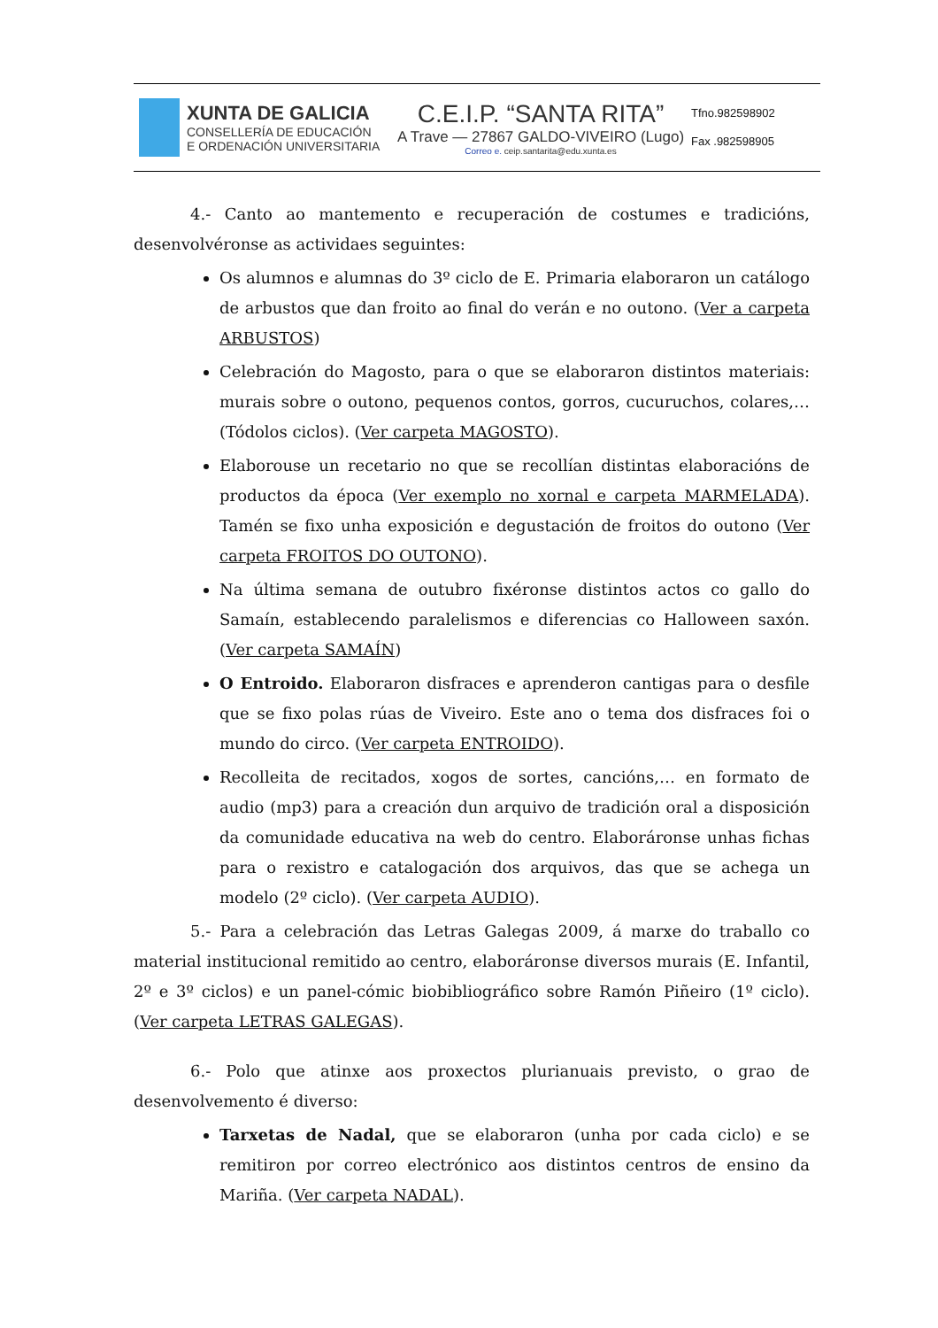XUNTA DE GALICIA
CONSELLERÍA DE EDUCACIÓN
E ORDENACIÓN UNIVERSITARIA
C.E.I.P. “SANTA RITA”
A Trave — 27867 GALDO-VIVEIRO (Lugo)
Correo e. ceip.santarita@edu.xunta.es
Tfno.982598902
Fax .982598905
4.- Canto ao mantemento e recuperación de costumes e tradicións, desenvolvéronse as actividaes seguintes:
Os alumnos e alumnas do 3º ciclo de E. Primaria elaboraron un catálogo de arbustos que dan froito ao final do verán e no outono. (Ver a carpeta ARBUSTOS)
Celebración do Magosto, para o que se elaboraron distintos materiais: murais sobre o outono, pequenos contos, gorros, cucuruchos, colares,… (Tódolos ciclos). (Ver carpeta MAGOSTO).
Elaborouse un recetario no que se recollían distintas elaboracións de productos da época (Ver exemplo no xornal e carpeta MARMELADA). Tamén se fixo unha exposición e degustación de froitos do outono (Ver carpeta FROITOS DO OUTONO).
Na última semana de outubro fixéronse distintos actos co gallo do Samaín, establecendo paralelismos e diferencias co Halloween saxón. (Ver carpeta SAMAÍN)
O Entroido. Elaboraron disfraces e aprenderon cantigas para o desfile que se fixo polas rúas de Viveiro. Este ano o tema dos disfraces foi o mundo do circo. (Ver carpeta ENTROIDO).
Recolleita de recitados, xogos de sortes, cancións,… en formato de audio (mp3) para a creación dun arquivo de tradición oral a disposición da comunidade educativa na web do centro. Elaboráronse unhas fichas para o rexistro e catalogación dos arquivos, das que se achega un modelo (2º ciclo). (Ver carpeta AUDIO).
5.- Para a celebración das Letras Galegas 2009, á marxe do traballo co material institucional remitido ao centro, elaboráronse diversos murais (E. Infantil, 2º e 3º ciclos) e un panel-cómic biobibliográfico sobre Ramón Piñeiro (1º ciclo). (Ver carpeta LETRAS GALEGAS).
6.- Polo que atinxe aos proxectos plurianuais previsto, o grao de desenvolvemento é diverso:
Tarxetas de Nadal, que se elaboraron (unha por cada ciclo) e se remitiron por correo electrónico aos distintos centros de ensino da Mariña. (Ver carpeta NADAL).